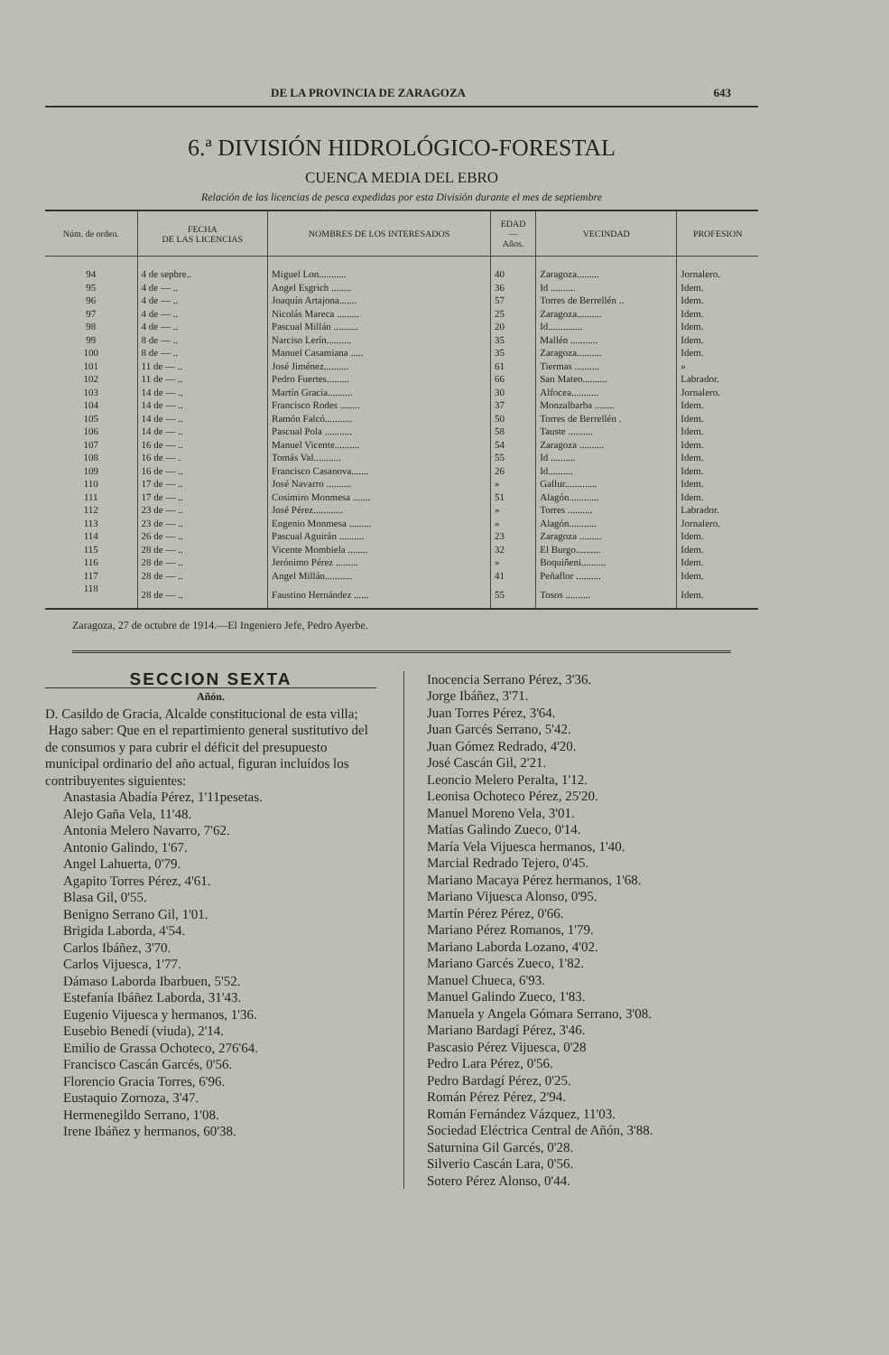DE LA PROVINCIA DE ZARAGOZA 643
6.ª DIVISIÓN HIDROLÓGICO-FORESTAL
CUENCA MEDIA DEL EBRO
Relación de las licencias de pesca expedidas por esta División durante el mes de septiembre
| Núm. de orden. | FECHA DE LAS LICENCIAS | NOMBRES DE LOS INTERESADOS | EDAD — Años. | VECINDAD | PROFESION |
| --- | --- | --- | --- | --- | --- |
| 94 | 4 de sepbre.. | Miguel Lon........... | 40 | Zaragoza......... | Jornalero. |
| 95 | 4 de — .. | Angel Esgrich ........ | 36 | Id .......... | Idem. |
| 96 | 4 de — .. | Joaquín Artajona....... | 57 | Torres de Berrellén .. | Idem. |
| 97 | 4 de — .. | Nicolás Mareca ......... | 25 | Zaragoza.......... | Idem. |
| 98 | 4 de — .. | Pascual Millán .......... | 20 | Id.............. | Idem. |
| 99 | 8 de — .. | Narciso Lerín.......... | 35 | Mallén ........... | Idem. |
| 100 | 8 de — .. | Manuel Casamiana ..... | 35 | Zaragoza.......... | Idem. |
| 101 | 11 de — .. | José Jiménez.......... | 61 | Tiermas .......... | » |
| 102 | 11 de — .. | Pedro Fuertes......... | 66 | San Mateo.......... | Labrador. |
| 103 | 14 de — .. | Martín Gracia.......... | 30 | Alfocea........... | Jornalero. |
| 104 | 14 de — .. | Francisco Rodes ........ | 37 | Monzalbarba ........ | Idem. |
| 105 | 14 de — .. | Ramón Falcó........... | 50 | Torres de Berrellén . | Idem. |
| 106 | 14 de — .. | Pascual Pola ........... | 58 | Tauste .......... | Idem. |
| 107 | 16 de — .. | Manuel Vicente.......... | 54 | Zaragoza .......... | Idem. |
| 108 | 16 de — . | Tomás Val........... | 55 | Id .......... | Idem. |
| 109 | 16 de — .. | Francisco Casanova....... | 26 | Id.......... | Idem. |
| 110 | 17 de — .. | José Navarro .......... | » | Gallur............. | Idem. |
| 111 | 17 de — .. | Cosimiro Monmesa ....... | 51 | Alagón............ | Idem. |
| 112 | 23 de — .. | José Pérez............ | » | Torres .......... | Labrador. |
| 113 | 23 de — .. | Engenio Monmesa ......... | » | Alagón........... | Jornalero. |
| 114 | 26 de — .. | Pascual Aguirán .......... | 23 | Zaragoza ......... | Idem. |
| 115 | 28 de — .. | Vicente Mombiela ........ | 32 | El Burgo.......... | Idem. |
| 116 | 28 de — .. | Jerónimo Pérez ......... | » | Boquiñeni.......... | Idem. |
| 117 | 28 de — .. | Angel Millán........... | 41 | Peñaflor .......... | Idem. |
| 118 | 28 de — .. | Faustino Hernández ...... | 55 | Tosos .......... | Idem. |
Zaragoza, 27 de octubre de 1914.—El Ingeniero Jefe, Pedro Ayerbe.
SECCION SEXTA
Añón.
D. Casildo de Gracia, Alcalde constitucional de esta villa;
Hago saber: Que en el repartimiento general sustitutivo del de consumos y para cubrir el déficit del presupuesto municipal ordinario del año actual, figuran incluídos los contribuyentes siguientes:
Anastasia Abadía Pérez, 1'11pesetas.
Alejo Gaña Vela, 11'48.
Antonia Melero Navarro, 7'62.
Antonio Galindo, 1'67.
Angel Lahuerta, 0'79.
Agapito Torres Pérez, 4'61.
Blasa Gil, 0'55.
Benigno Serrano Gil, 1'01.
Brigida Laborda, 4'54.
Carlos Ibáñez, 3'70.
Carlos Vijuesca, 1'77.
Dámaso Laborda Ibarbuen, 5'52.
Estefanía Ibáñez Laborda, 31'43.
Eugenio Vijuesca y hermanos, 1'36.
Eusebio Benedí (viuda), 2'14.
Emilio de Grassa Ochoteco, 276'64.
Francisco Cascán Garcés, 0'56.
Florencio Gracia Torres, 6'96.
Eustaquio Zornoza, 3'47.
Hermenegildo Serrano, 1'08.
Irene Ibáñez y hermanos, 60'38.
Inocencia Serrano Pérez, 3'36.
Jorge Ibáñez, 3'71.
Juan Torres Pérez, 3'64.
Juan Garcés Serrano, 5'42.
Juan Gómez Redrado, 4'20.
José Cascán Gil, 2'21.
Leoncio Melero Peralta, 1'12.
Leonisa Ochoteco Pérez, 25'20.
Manuel Moreno Vela, 3'01.
Matías Galindo Zueco, 0'14.
María Vela Vijuesca hermanos, 1'40.
Marcial Redrado Tejero, 0'45.
Mariano Macaya Pérez hermanos, 1'68.
Mariano Vijuesca Alonso, 0'95.
Martín Pérez Pérez, 0'66.
Mariano Pérez Romanos, 1'79.
Mariano Laborda Lozano, 4'02.
Mariano Garcés Zueco, 1'82.
Manuel Chueca, 6'93.
Manuel Galindo Zueco, 1'83.
Manuela y Angela Gómara Serrano, 3'08.
Mariano Bardagí Pérez, 3'46.
Pascasio Pérez Vijuesca, 0'28
Pedro Lara Pérez, 0'56.
Pedro Bardagí Pérez, 0'25.
Román Pérez Pérez, 2'94.
Román Fernández Vázquez, 11'03.
Sociedad Eléctrica Central de Añón, 3'88.
Saturnina Gil Garcés, 0'28.
Silverio Cascán Lara, 0'56.
Sotero Pérez Alonso, 0'44.